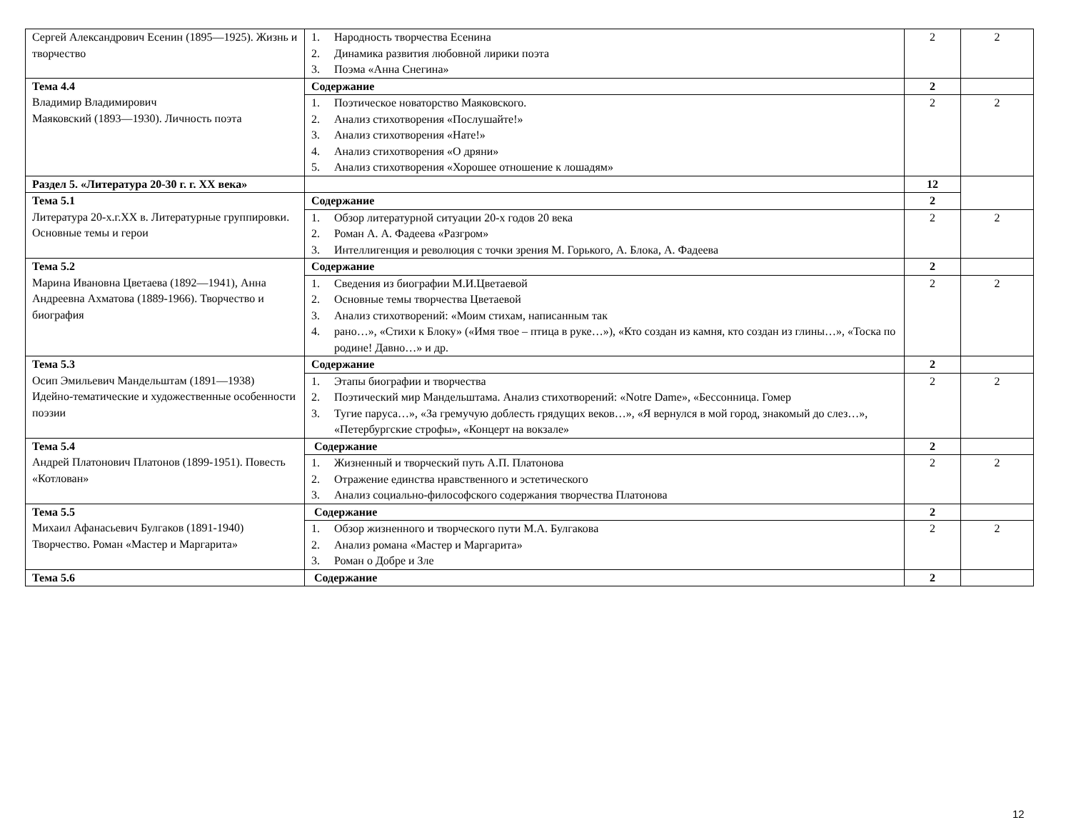| Сергей Александрович Есенин (1895—1925). Жизнь и творчество | 1. Народность творчества Есенина 2. Динамика развития любовной лирики поэта 3. Поэма «Анна Снегина» | 2 | 2 |
| Тема 4.4 Владимир Владимирович Маяковский (1893—1930). Личность поэта | Содержание | 2 | |
| | 1. Поэтическое новаторство Маяковского. 2. Анализ стихотворения «Послушайте!» 3. Анализ стихотворения «Нате!» 4. Анализ стихотворения «О дряни» 5. Анализ стихотворения «Хорошее отношение к лошадям» | 2 | 2 |
| Раздел 5. «Литература 20-30 г. г. XX века» | | 12 | |
| Тема 5.1 Литература 20-х.г.XX в. Литературные группировки. Основные темы и герои | Содержание | 2 | |
| | 1. Обзор литературной ситуации 20-х годов 20 века 2. Роман А. А. Фадеева «Разгром» 3. Интеллигенция и революция с точки зрения М. Горького, А. Блока, А. Фадеева | 2 | 2 |
| Тема 5.2 Марина Ивановна Цветаева (1892—1941), Анна Андреевна Ахматова (1889-1966). Творчество и биография | Содержание | 2 | |
| | 1. Сведения из биографии М.И.Цветаевой 2. Основные темы творчества Цветаевой 3. Анализ стихотворений: «Моим стихам, написанным так 4. рано…», «Стихи к Блоку» («Имя твое – птица в руке…»), «Кто создан из камня, кто создан из глины…», «Тоска по родине! Давно…» и др. | 2 | 2 |
| Тема 5.3 Осип Эмильевич Мандельштам (1891—1938) Идейно-тематические и художественные особенности поэзии | Содержание | 2 | |
| | 1. Этапы биографии и творчества 2. Поэтический мир Мандельштама. Анализ стихотворений: «Notre Dame», «Бессонница. Гомер 3. Тугие паруса…», «За гремучую доблесть грядущих веков…», «Я вернулся в мой город, знакомый до слез…», «Петербургские строфы», «Концерт на вокзале» | 2 | 2 |
| Тема 5.4 Андрей Платонович Платонов (1899-1951). Повесть «Котлован» | Содержание | 2 | |
| | 1. Жизненный и творческий путь А.П. Платонова 2. Отражение единства нравственного и эстетического 3. Анализ социально-философского содержания творчества Платонова | 2 | 2 |
| Тема 5.5 Михаил Афанасьевич Булгаков (1891-1940) Творчество. Роман «Мастер и Маргарита» | Содержание | 2 | |
| | 1. Обзор жизненного и творческого пути М.А. Булгакова 2. Анализ романа «Мастер и Маргарита» 3. Роман о Добре и Зле | 2 | 2 |
| Тема 5.6 | Содержание | 2 | |
12